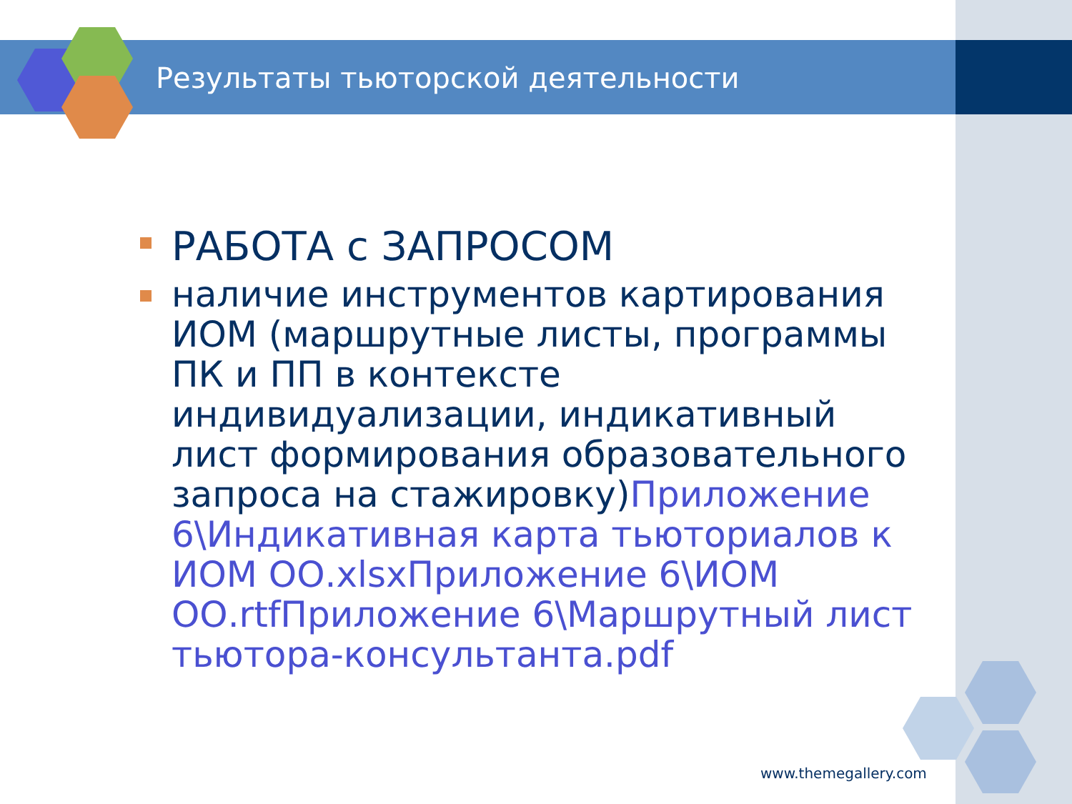Результаты тьюторской деятельности
РАБОТА с ЗАПРОСОМ
наличие инструментов картирования ИОМ (маршрутные листы, программы ПК и ПП в контексте индивидуализации, индикативный лист формирования образовательного запроса на стажировку)Приложение 6\Индикативная карта тьюториалов к ИОМ ОО.xlsxПриложение 6\ИОМ ОО.rtfПриложение 6\Маршрутный лист тьютора-консультанта.pdf
www.themegallery.com